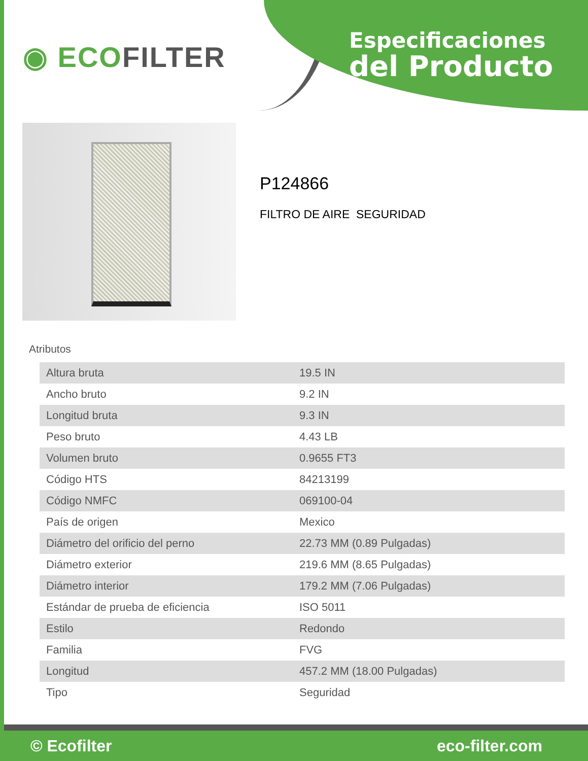◉ ECOFILTER
Especificaciones
del Producto
P124866
FILTRO DE AIRE SEGURIDAD
Atributos
| Altura bruta | 19.5 IN |
| Ancho bruto | 9.2 IN |
| Longitud bruta | 9.3 IN |
| Peso bruto | 4.43 LB |
| Volumen bruto | 0.9655 FT3 |
| Código HTS | 84213199 |
| Código NMFC | 069100-04 |
| País de origen | Mexico |
| Diámetro del orificio del perno | 22.73 MM (0.89 Pulgadas) |
| Diámetro exterior | 219.6 MM (8.65 Pulgadas) |
| Diámetro interior | 179.2 MM (7.06 Pulgadas) |
| Estándar de prueba de eficiencia | ISO 5011 |
| Estilo | Redondo |
| Familia | FVG |
| Longitud | 457.2 MM (18.00 Pulgadas) |
| Tipo | Seguridad |
© Ecofilter eco-filter.com